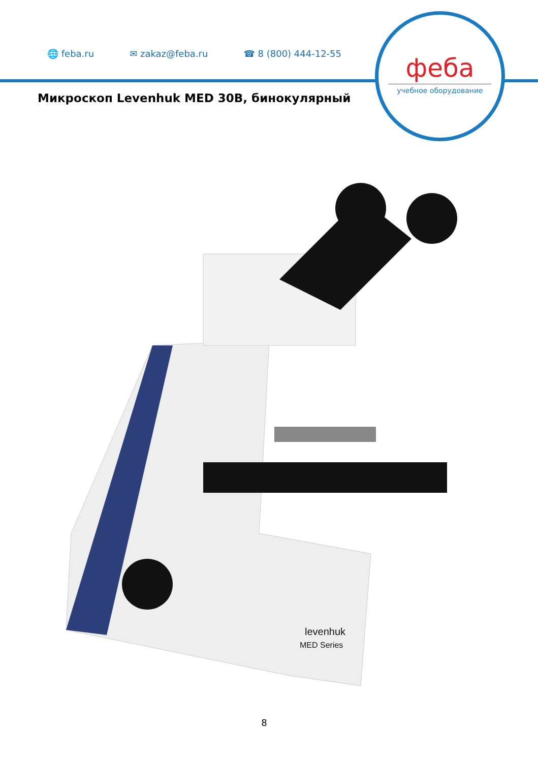🌐 feba.ru ✉ zakaz@feba.ru ☎ 8 (800) 444-12-55
феба
учебное оборудование
Микроскоп Levenhuk MED 30B, бинокулярный
levenhuk
MED Series
8